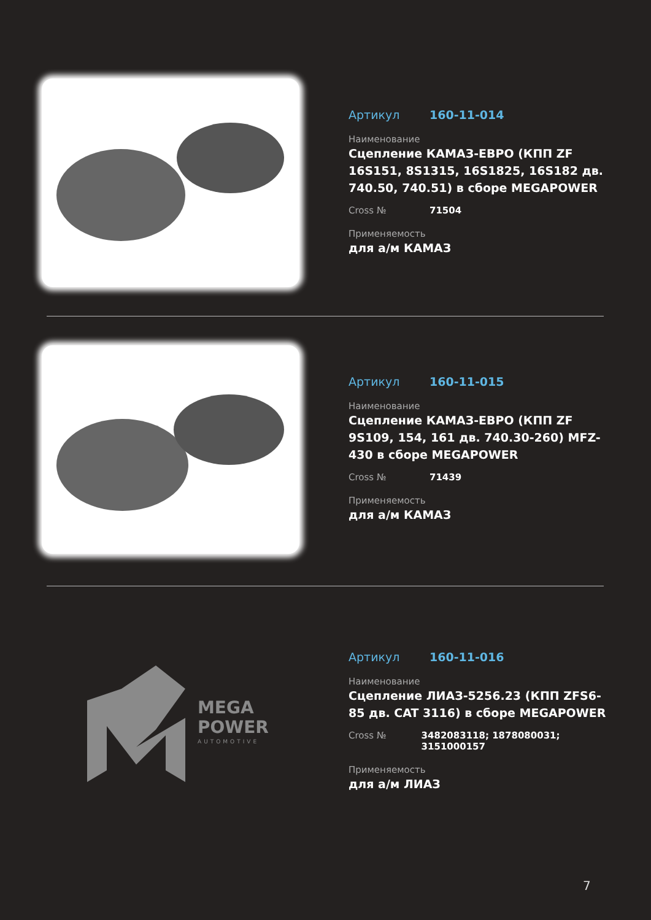Артикул 160-11-014
Наименование
Сцепление КАМАЗ-ЕВРО (КПП ZF 16S151, 8S1315, 16S1825, 16S182 дв. 740.50, 740.51) в сборе MEGAPOWER
Cross № 71504
Применяемость
для а/м КАМАЗ
Артикул 160-11-015
Наименование
Сцепление КАМАЗ-ЕВРО (КПП ZF 9S109, 154, 161 дв. 740.30-260) MFZ-430 в сборе MEGAPOWER
Cross № 71439
Применяемость
для а/м КАМАЗ
MEGA
POWER
AUTOMOTIVE
Артикул 160-11-016
Наименование
Сцепление ЛИАЗ-5256.23 (КПП ZFS6-85 дв. CAT 3116) в сборе MEGAPOWER
Cross № 3482083118; 1878080031; 3151000157
Применяемость
для а/м ЛИАЗ
7